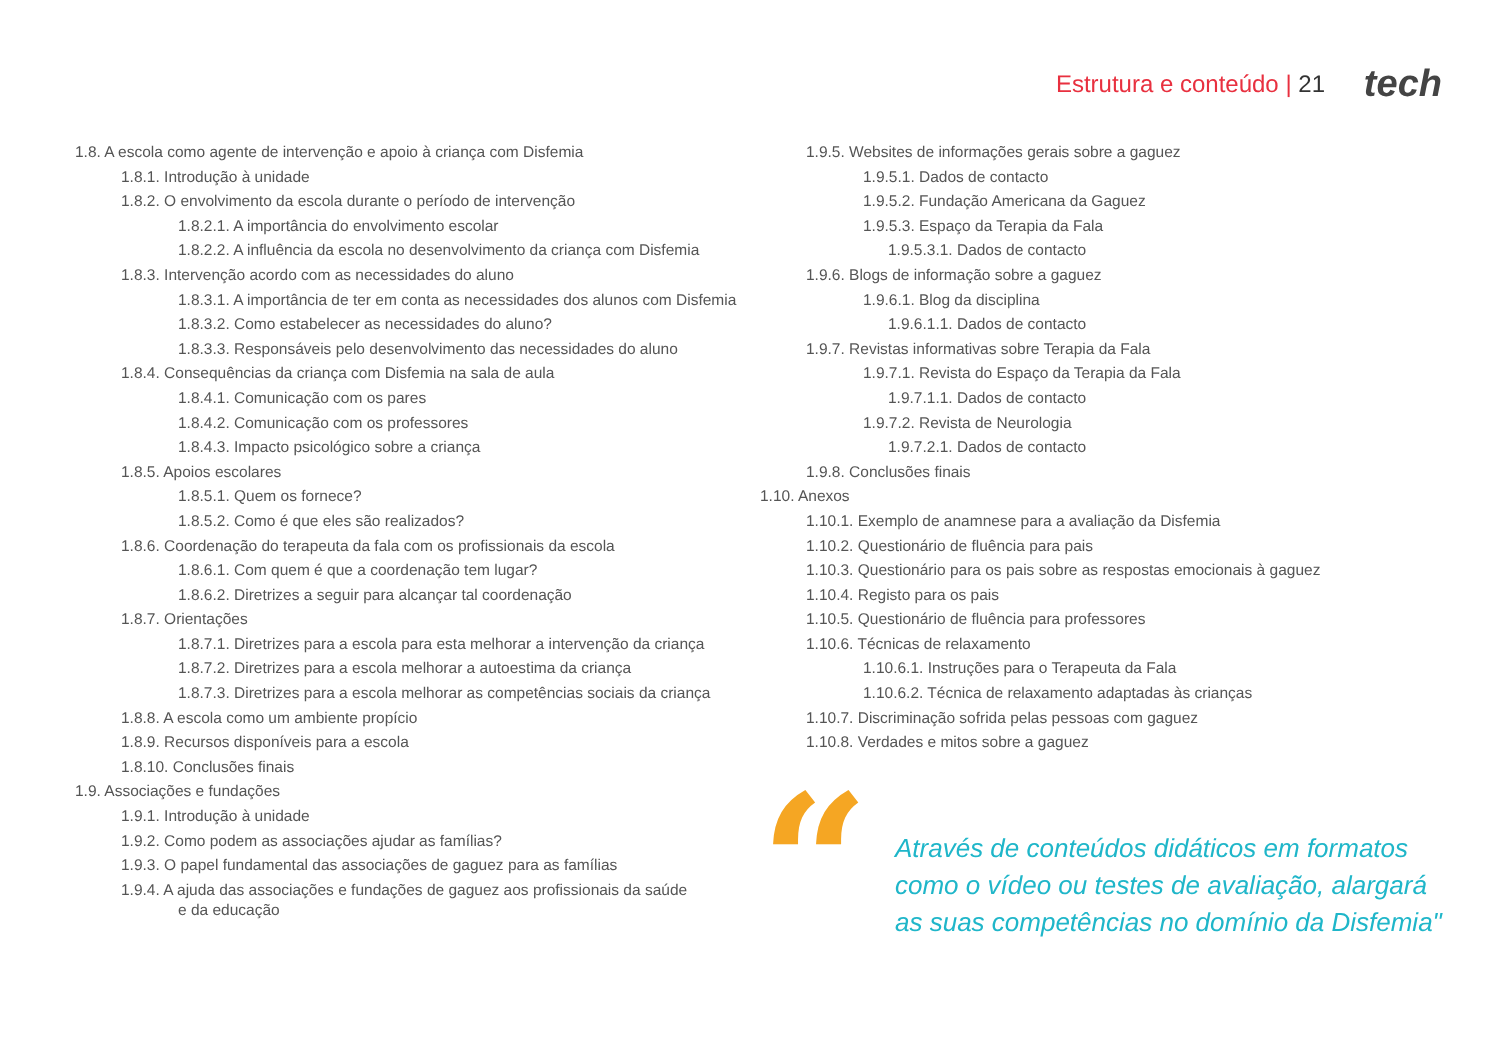Estrutura e conteúdo | 21 tech
1.8. A escola como agente de intervenção e apoio à criança com Disfemia
1.8.1. Introdução à unidade
1.8.2. O envolvimento da escola durante o período de intervenção
1.8.2.1. A importância do envolvimento escolar
1.8.2.2. A influência da escola no desenvolvimento da criança com Disfemia
1.8.3. Intervenção acordo com as necessidades do aluno
1.8.3.1. A importância de ter em conta as necessidades dos alunos com Disfemia
1.8.3.2. Como estabelecer as necessidades do aluno?
1.8.3.3. Responsáveis pelo desenvolvimento das necessidades do aluno
1.8.4. Consequências da criança com Disfemia na sala de aula
1.8.4.1. Comunicação com os pares
1.8.4.2. Comunicação com os professores
1.8.4.3. Impacto psicológico sobre a criança
1.8.5. Apoios escolares
1.8.5.1. Quem os fornece?
1.8.5.2. Como é que eles são realizados?
1.8.6. Coordenação do terapeuta da fala com os profissionais da escola
1.8.6.1. Com quem é que a coordenação tem lugar?
1.8.6.2. Diretrizes a seguir para alcançar tal coordenação
1.8.7. Orientações
1.8.7.1. Diretrizes para a escola para esta melhorar a intervenção da criança
1.8.7.2. Diretrizes para a escola melhorar a autoestima da criança
1.8.7.3. Diretrizes para a escola melhorar as competências sociais da criança
1.8.8. A escola como um ambiente propício
1.8.9. Recursos disponíveis para a escola
1.8.10. Conclusões finais
1.9. Associações e fundações
1.9.1. Introdução à unidade
1.9.2. Como podem as associações ajudar as famílias?
1.9.3. O papel fundamental das associações de gaguez para as famílias
1.9.4. A ajuda das associações e fundações de gaguez aos profissionais da saúde
e da educação
1.9.5. Websites de informações gerais sobre a gaguez
1.9.5.1. Dados de contacto
1.9.5.2. Fundação Americana da Gaguez
1.9.5.3. Espaço da Terapia da Fala
1.9.5.3.1. Dados de contacto
1.9.6. Blogs de informação sobre a gaguez
1.9.6.1. Blog da disciplina
1.9.6.1.1. Dados de contacto
1.9.7. Revistas informativas sobre Terapia da Fala
1.9.7.1. Revista do Espaço da Terapia da Fala
1.9.7.1.1. Dados de contacto
1.9.7.2. Revista de Neurologia
1.9.7.2.1. Dados de contacto
1.9.8. Conclusões finais
1.10. Anexos
1.10.1. Exemplo de anamnese para a avaliação da Disfemia
1.10.2. Questionário de fluência para pais
1.10.3. Questionário para os pais sobre as respostas emocionais à gaguez
1.10.4. Registo para os pais
1.10.5. Questionário de fluência para professores
1.10.6. Técnicas de relaxamento
1.10.6.1. Instruções para o Terapeuta da Fala
1.10.6.2. Técnica de relaxamento adaptadas às crianças
1.10.7. Discriminação sofrida pelas pessoas com gaguez
1.10.8. Verdades e mitos sobre a gaguez
“
Através de conteúdos didáticos em formatos
como o vídeo ou testes de avaliação, alargará
as suas competências no domínio da Disfemia"